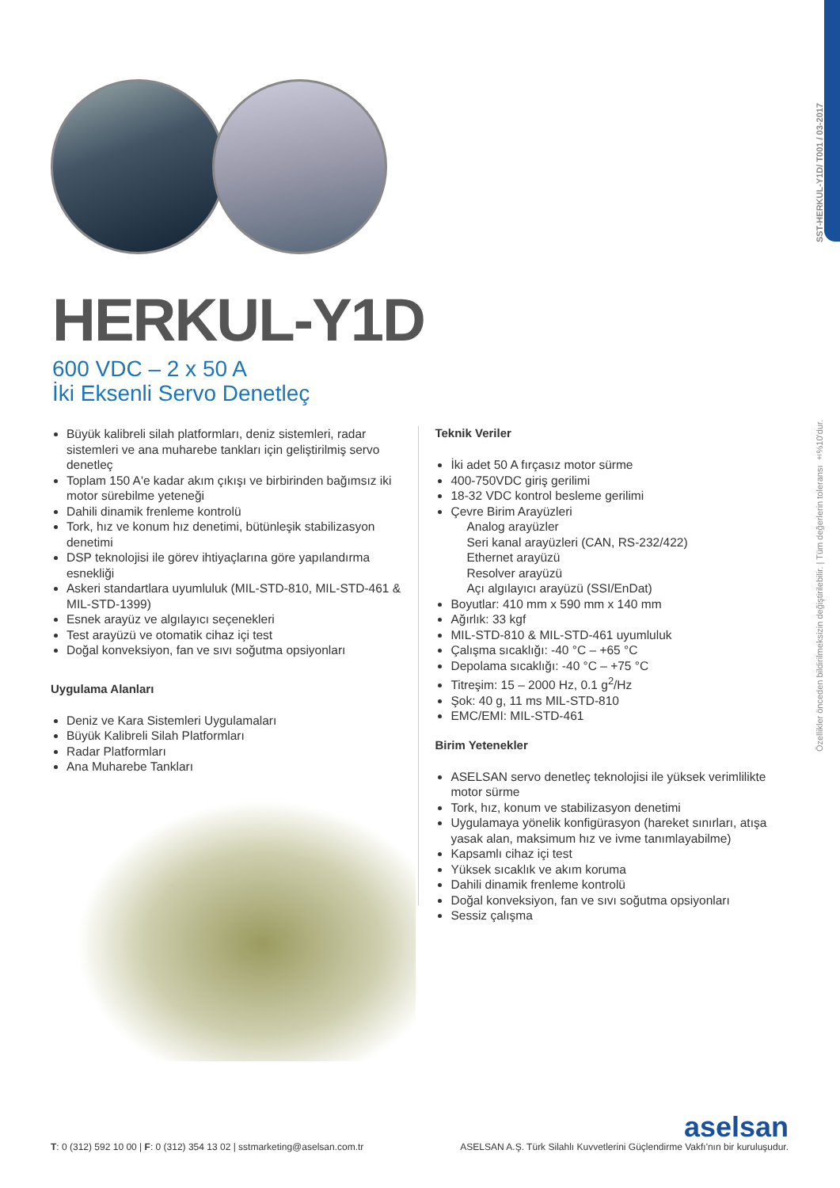SST-HERKUL-Y1D/ T001 / 03-2017
Özellikler önceden bildirilmeksizin değiştirilebilir. | Tüm değerlerin toleransı ±%10'dur.
HERKUL-Y1D
600 VDC – 2 x 50 A
İki Eksenli Servo Denetleç
Büyük kalibreli silah platformları, deniz sistemleri, radar sistemleri ve ana muharebe tankları için geliştirilmiş servo denetleç
Toplam 150 A'e kadar akım çıkışı ve birbirinden bağımsız iki motor sürebilme yeteneği
Dahili dinamik frenleme kontrolü
Tork, hız ve konum hız denetimi, bütünleşik stabilizasyon denetimi
DSP teknolojisi ile görev ihtiyaçlarına göre yapılandırma esnekliği
Askeri standartlara uyumluluk (MIL-STD-810, MIL-STD-461 & MIL-STD-1399)
Esnek arayüz ve algılayıcı seçenekleri
Test arayüzü ve otomatik cihaz içi test
Doğal konveksiyon, fan ve sıvı soğutma opsiyonları
Uygulama Alanları
Deniz ve Kara Sistemleri Uygulamaları
Büyük Kalibreli Silah Platformları
Radar Platformları
Ana Muharebe Tankları
Teknik Veriler
İki adet 50 A fırçasız motor sürme
400-750VDC giriş gerilimi
18-32 VDC kontrol besleme gerilimi
Çevre Birim Arayüzleri
Analog arayüzler
Seri kanal arayüzleri (CAN, RS-232/422)
Ethernet arayüzü
Resolver arayüzü
Açı algılayıcı arayüzü (SSI/EnDat)
Boyutlar: 410 mm x 590 mm x 140 mm
Ağırlık: 33 kgf
MIL-STD-810 & MIL-STD-461 uyumluluk
Çalışma sıcaklığı: -40 °C – +65 °C
Depolama sıcaklığı: -40 °C – +75 °C
Titreşim: 15 – 2000 Hz, 0.1 g<sup>2</sup>/Hz
Şok: 40 g, 11 ms MIL-STD-810
EMC/EMI: MIL-STD-461
Birim Yetenekler
ASELSAN servo denetleç teknolojisi ile yüksek verimlilikte motor sürme
Tork, hız, konum ve stabilizasyon denetimi
Uygulamaya yönelik konfigürasyon (hareket sınırları, atışa yasak alan, maksimum hız ve ivme tanımlayabilme)
Kapsamlı cihaz içi test
Yüksek sıcaklık ve akım koruma
Dahili dinamik frenleme kontrolü
Doğal konveksiyon, fan ve sıvı soğutma opsiyonları
Sessiz çalışma
T: 0 (312) 592 10 00 | F: 0 (312) 354 13 02 | sstmarketing@aselsan.com.tr
aselsan
ASELSAN A.Ş. Türk Silahlı Kuvvetlerini Güçlendirme Vakfı'nın bir kuruluşudur.